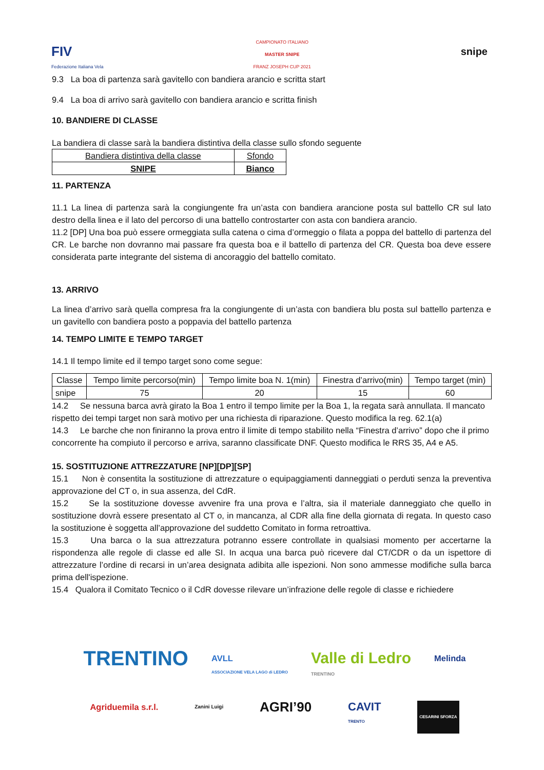FIV
Federazione Italiana Vela
CAMPIONATO ITALIANO
MASTER SNIPE
FRANZ JOSEPH CUP 2021
snipe
9.3 La boa di partenza sarà gavitello con bandiera arancio e scritta start
9.4 La boa di arrivo sarà gavitello con bandiera arancio e scritta finish
10. BANDIERE DI CLASSE
La bandiera di classe sarà la bandiera distintiva della classe sullo sfondo seguente
| Bandiera distintiva della classe | Sfondo |
| SNIPE | Bianco |
11. PARTENZA
11.1 La linea di partenza sarà la congiungente fra un’asta con bandiera arancione posta sul battello CR sul lato destro della linea e il lato del percorso di una battello controstarter con asta con bandiera arancio.
11.2 [DP] Una boa può essere ormeggiata sulla catena o cima d’ormeggio o filata a poppa del battello di partenza del CR. Le barche non dovranno mai passare fra questa boa e il battello di partenza del CR. Questa boa deve essere considerata parte integrante del sistema di ancoraggio del battello comitato.
13. ARRIVO
La linea d’arrivo sarà quella compresa fra la congiungente di un’asta con bandiera blu posta sul battello partenza e un gavitello con bandiera posto a poppavia del battello partenza
14. TEMPO LIMITE E TEMPO TARGET
14.1 Il tempo limite ed il tempo target sono come segue:
| Classe | Tempo limite percorso(min) | Tempo limite boa N. 1(min) | Finestra d’arrivo(min) | Tempo target (min) |
| snipe | 75 | 20 | 15 | 60 |
14.2 Se nessuna barca avrà girato la Boa 1 entro il tempo limite per la Boa 1, la regata sarà annullata. Il mancato rispetto dei tempi target non sarà motivo per una richiesta di riparazione. Questo modifica la reg. 62.1(a)
14.3 Le barche che non finiranno la prova entro il limite di tempo stabilito nella “Finestra d’arrivo” dopo che il primo concorrente ha compiuto il percorso e arriva, saranno classificate DNF. Questo modifica le RRS 35, A4 e A5.
15. SOSTITUZIONE ATTREZZATURE [NP][DP][SP]
15.1 Non è consentita la sostituzione di attrezzature o equipaggiamenti danneggiati o perduti senza la preventiva approvazione del CT o, in sua assenza, del CdR.
15.2 Se la sostituzione dovesse avvenire fra una prova e l’altra, sia il materiale danneggiato che quello in sostituzione dovrà essere presentato al CT o, in mancanza, al CDR alla fine della giornata di regata. In questo caso la sostituzione è soggetta all’approvazione del suddetto Comitato in forma retroattiva.
15.3 Una barca o la sua attrezzatura potranno essere controllate in qualsiasi momento per accertarne la rispondenza alle regole di classe ed alle SI. In acqua una barca può ricevere dal CT/CDR o da un ispettore di attrezzature l’ordine di recarsi in un’area designata adibita alle ispezioni. Non sono ammesse modifiche sulla barca prima dell'ispezione.
15.4 Qualora il Comitato Tecnico o il CdR dovesse rilevare un’infrazione delle regole di classe e richiedere
TRENTINO
AVLL
ASSOCIAZIONE VELA LAGO di LEDRO
Valle di Ledro
TRENTINO
Melinda
Agriduemila s.r.l.
Zanini Luigi
AGRI’90
CAVIT
TRENTO
CESARINI SFORZA